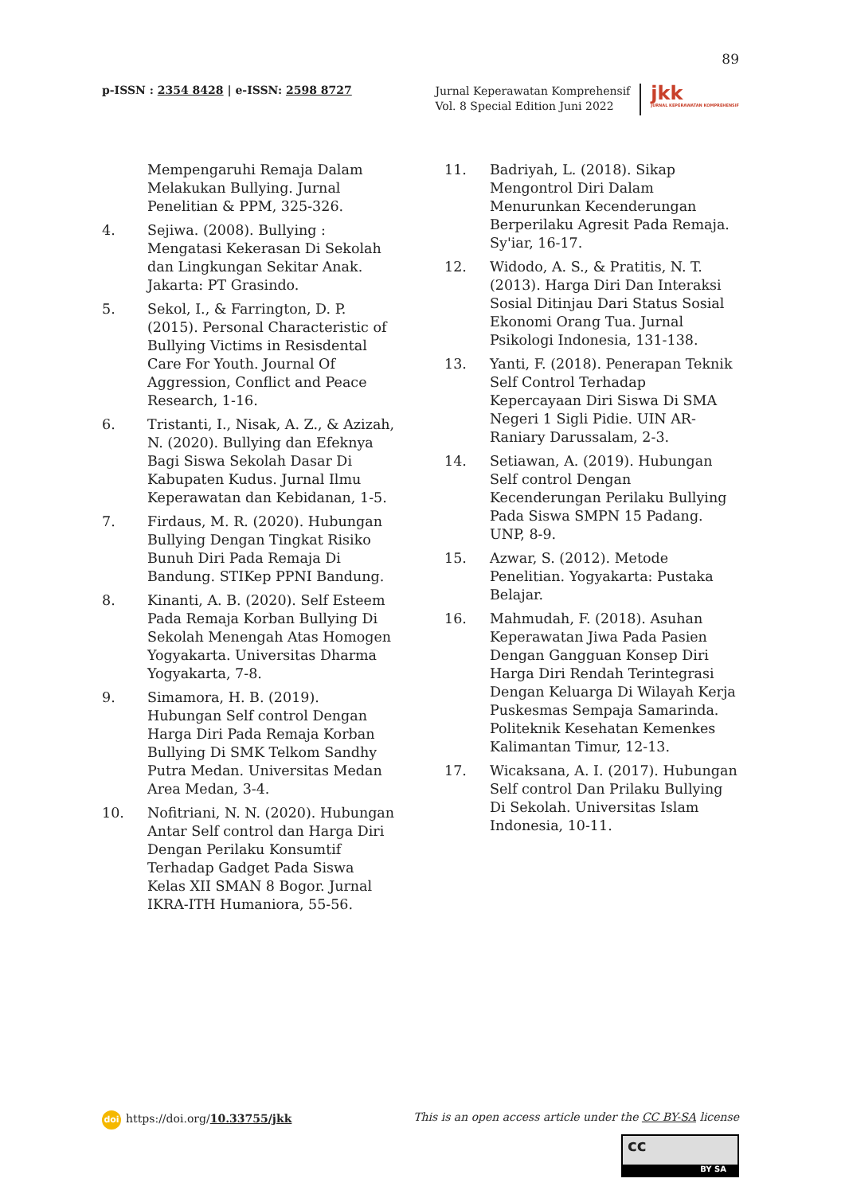89
p-ISSN : 2354 8428 | e-ISSN: 2598 8727
Jurnal Keperawatan Komprehensif
Vol. 8 Special Edition Juni 2022
jkk
JURNAL KEPERAWATAN KOMPREHENSIF
Mempengaruhi Remaja Dalam Melakukan Bullying. Jurnal Penelitian & PPM, 325-326.
4. Sejiwa. (2008). Bullying : Mengatasi Kekerasan Di Sekolah dan Lingkungan Sekitar Anak. Jakarta: PT Grasindo.
5. Sekol, I., & Farrington, D. P. (2015). Personal Characteristic of Bullying Victims in Resisdental Care For Youth. Journal Of Aggression, Conflict and Peace Research, 1-16.
6. Tristanti, I., Nisak, A. Z., & Azizah, N. (2020). Bullying dan Efeknya Bagi Siswa Sekolah Dasar Di Kabupaten Kudus. Jurnal Ilmu Keperawatan dan Kebidanan, 1-5.
7. Firdaus, M. R. (2020). Hubungan Bullying Dengan Tingkat Risiko Bunuh Diri Pada Remaja Di Bandung. STIKep PPNI Bandung.
8. Kinanti, A. B. (2020). Self Esteem Pada Remaja Korban Bullying Di Sekolah Menengah Atas Homogen Yogyakarta. Universitas Dharma Yogyakarta, 7-8.
9. Simamora, H. B. (2019). Hubungan Self control Dengan Harga Diri Pada Remaja Korban Bullying Di SMK Telkom Sandhy Putra Medan. Universitas Medan Area Medan, 3-4.
10. Nofitriani, N. N. (2020). Hubungan Antar Self control dan Harga Diri Dengan Perilaku Konsumtif Terhadap Gadget Pada Siswa Kelas XII SMAN 8 Bogor. Jurnal IKRA-ITH Humaniora, 55-56.
11. Badriyah, L. (2018). Sikap Mengontrol Diri Dalam Menurunkan Kecenderungan Berperilaku Agresit Pada Remaja. Sy'iar, 16-17.
12. Widodo, A. S., & Pratitis, N. T. (2013). Harga Diri Dan Interaksi Sosial Ditinjau Dari Status Sosial Ekonomi Orang Tua. Jurnal Psikologi Indonesia, 131-138.
13. Yanti, F. (2018). Penerapan Teknik Self Control Terhadap Kepercayaan Diri Siswa Di SMA Negeri 1 Sigli Pidie. UIN AR-Raniary Darussalam, 2-3.
14. Setiawan, A. (2019). Hubungan Self control Dengan Kecenderungan Perilaku Bullying Pada Siswa SMPN 15 Padang. UNP, 8-9.
15. Azwar, S. (2012). Metode Penelitian. Yogyakarta: Pustaka Belajar.
16. Mahmudah, F. (2018). Asuhan Keperawatan Jiwa Pada Pasien Dengan Gangguan Konsep Diri Harga Diri Rendah Terintegrasi Dengan Keluarga Di Wilayah Kerja Puskesmas Sempaja Samarinda. Politeknik Kesehatan Kemenkes Kalimantan Timur, 12-13.
17. Wicaksana, A. I. (2017). Hubungan Self control Dan Prilaku Bullying Di Sekolah. Universitas Islam Indonesia, 10-11.
doi https://doi.org/10.33755/jkk
This is an open access article under the CC BY-SA license
cc
BY SA